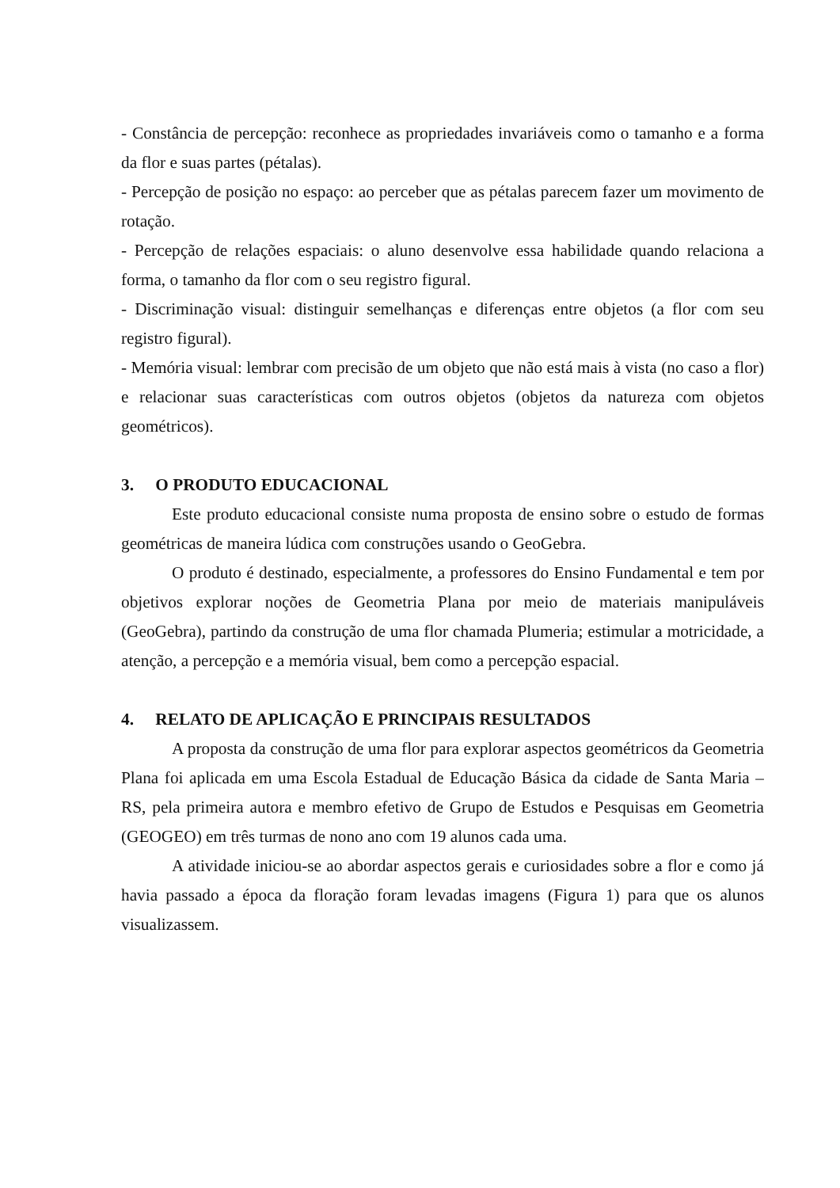- Constância de percepção: reconhece as propriedades invariáveis como o tamanho e a forma da flor e suas partes (pétalas).
- Percepção de posição no espaço: ao perceber que as pétalas parecem fazer um movimento de rotação.
- Percepção de relações espaciais: o aluno desenvolve essa habilidade quando relaciona a forma, o tamanho da flor com o seu registro figural.
- Discriminação visual: distinguir semelhanças e diferenças entre objetos (a flor com seu registro figural).
- Memória visual: lembrar com precisão de um objeto que não está mais à vista (no caso a flor) e relacionar suas características com outros objetos (objetos da natureza com objetos geométricos).
3. O PRODUTO EDUCACIONAL
Este produto educacional consiste numa proposta de ensino sobre o estudo de formas geométricas de maneira lúdica com construções usando o GeoGebra.
O produto é destinado, especialmente, a professores do Ensino Fundamental e tem por objetivos explorar noções de Geometria Plana por meio de materiais manipuláveis (GeoGebra), partindo da construção de uma flor chamada Plumeria; estimular a motricidade, a atenção, a percepção e a memória visual, bem como a percepção espacial.
4. RELATO DE APLICAÇÃO E PRINCIPAIS RESULTADOS
A proposta da construção de uma flor para explorar aspectos geométricos da Geometria Plana foi aplicada em uma Escola Estadual de Educação Básica da cidade de Santa Maria – RS, pela primeira autora e membro efetivo de Grupo de Estudos e Pesquisas em Geometria (GEOGEO) em três turmas de nono ano com 19 alunos cada uma.
A atividade iniciou-se ao abordar aspectos gerais e curiosidades sobre a flor e como já havia passado a época da floração foram levadas imagens (Figura 1) para que os alunos visualizassem.